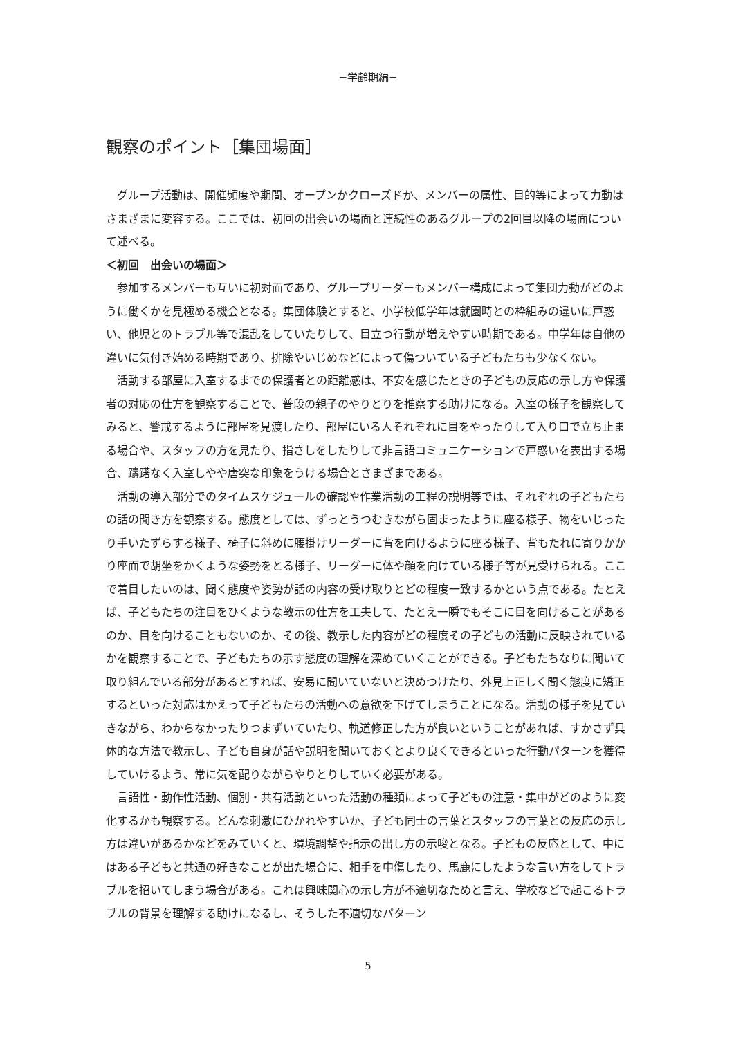−学齢期編−
観察のポイント［集団場面］
グループ活動は、開催頻度や期間、オープンかクローズドか、メンバーの属性、目的等によって力動はさまざまに変容する。ここでは、初回の出会いの場面と連続性のあるグループの2回目以降の場面について述べる。
＜初回　出会いの場面＞
参加するメンバーも互いに初対面であり、グループリーダーもメンバー構成によって集団力動がどのように働くかを見極める機会となる。集団体験とすると、小学校低学年は就園時との枠組みの違いに戸惑い、他児とのトラブル等で混乱をしていたりして、目立つ行動が増えやすい時期である。中学年は自他の違いに気付き始める時期であり、排除やいじめなどによって傷ついている子どもたちも少なくない。
活動する部屋に入室するまでの保護者との距離感は、不安を感じたときの子どもの反応の示し方や保護者の対応の仕方を観察することで、普段の親子のやりとりを推察する助けになる。入室の様子を観察してみると、警戒するように部屋を見渡したり、部屋にいる人それぞれに目をやったりして入り口で立ち止まる場合や、スタッフの方を見たり、指さしをしたりして非言語コミュニケーションで戸惑いを表出する場合、躊躇なく入室しやや唐突な印象をうける場合とさまざまである。
活動の導入部分でのタイムスケジュールの確認や作業活動の工程の説明等では、それぞれの子どもたちの話の聞き方を観察する。態度としては、ずっとうつむきながら固まったように座る様子、物をいじったり手いたずらする様子、椅子に斜めに腰掛けリーダーに背を向けるように座る様子、背もたれに寄りかかり座面で胡坐をかくような姿勢をとる様子、リーダーに体や顔を向けている様子等が見受けられる。ここで着目したいのは、聞く態度や姿勢が話の内容の受け取りとどの程度一致するかという点である。たとえば、子どもたちの注目をひくような教示の仕方を工夫して、たとえ一瞬でもそこに目を向けることがあるのか、目を向けることもないのか、その後、教示した内容がどの程度その子どもの活動に反映されているかを観察することで、子どもたちの示す態度の理解を深めていくことができる。子どもたちなりに聞いて取り組んでいる部分があるとすれば、安易に聞いていないと決めつけたり、外見上正しく聞く態度に矯正するといった対応はかえって子どもたちの活動への意欲を下げてしまうことになる。活動の様子を見ていきながら、わからなかったりつまずいていたり、軌道修正した方が良いということがあれば、すかさず具体的な方法で教示し、子ども自身が話や説明を聞いておくとより良くできるといった行動パターンを獲得していけるよう、常に気を配りながらやりとりしていく必要がある。
言語性・動作性活動、個別・共有活動といった活動の種類によって子どもの注意・集中がどのように変化するかも観察する。どんな刺激にひかれやすいか、子ども同士の言葉とスタッフの言葉との反応の示し方は違いがあるかなどをみていくと、環境調整や指示の出し方の示唆となる。子どもの反応として、中にはある子どもと共通の好きなことが出た場合に、相手を中傷したり、馬鹿にしたような言い方をしてトラブルを招いてしまう場合がある。これは興味関心の示し方が不適切なためと言え、学校などで起こるトラブルの背景を理解する助けになるし、そうした不適切なパターン
5